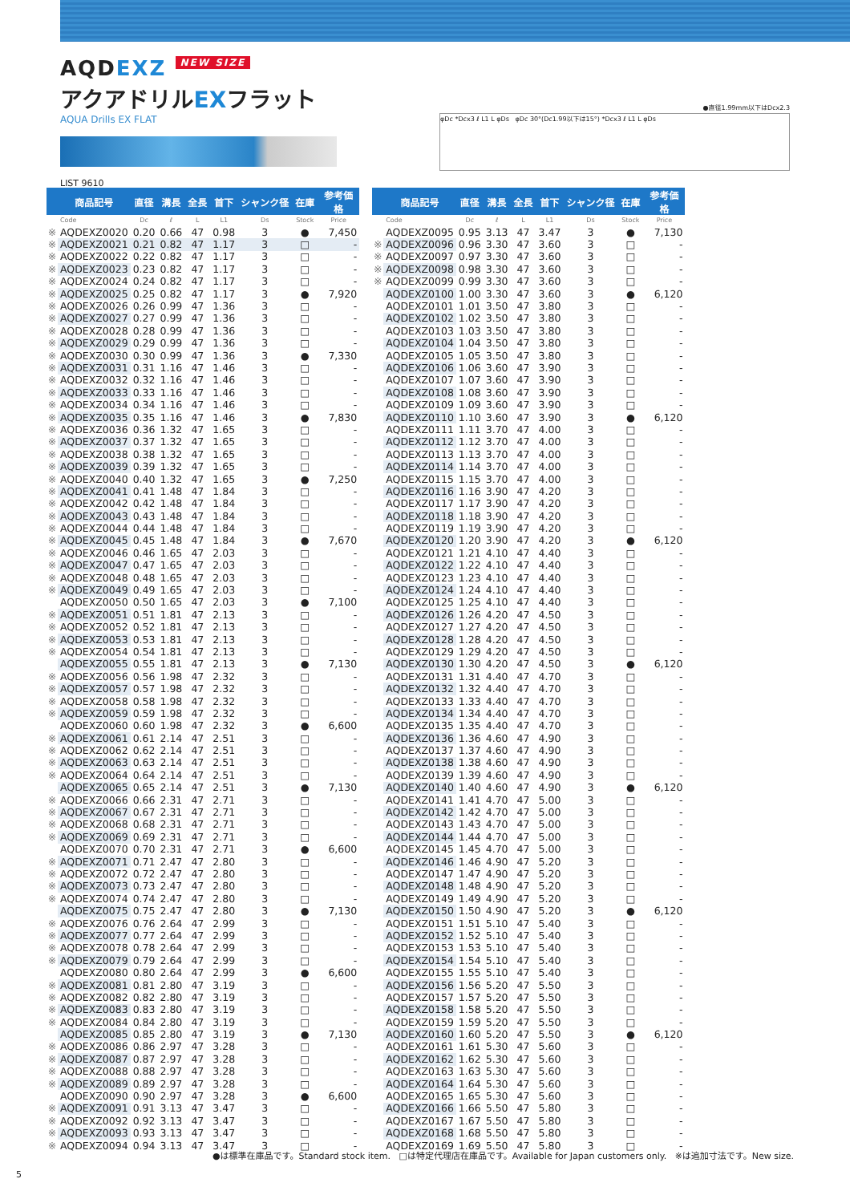AQDEXZ NEW SIZE
アクアドリルEXフラット
AQUA Drills EX FLAT
LIST 9610
●直径1.99mm以下はDcx2.3
φDc *Dcx3 ℓ L1 L φDs φDc 30°(Dc1.99以下は15°) *Dcx3 ℓ L1 L φDs
| | 商品記号 | 直径 | 溝長 | 全長 | 首下 | シャンク径 | 在庫 | 参考価格 |
| --- | --- | --- | --- | --- | --- | --- | --- | --- |
| | Code | Dc | ℓ | L | L1 | Ds | Stock | Price |
| ※ | AQDEXZ0020 | 0.20 | 0.66 | 47 | 0.98 | 3 | ● | 7,450 |
| ※ | AQDEXZ0021 | 0.21 | 0.82 | 47 | 1.17 | 3 | □ | - |
| ※ | AQDEXZ0022 | 0.22 | 0.82 | 47 | 1.17 | 3 | □ | - |
| ※ | AQDEXZ0023 | 0.23 | 0.82 | 47 | 1.17 | 3 | □ | - |
| ※ | AQDEXZ0024 | 0.24 | 0.82 | 47 | 1.17 | 3 | □ | - |
| ※ | AQDEXZ0025 | 0.25 | 0.82 | 47 | 1.17 | 3 | ● | 7,920 |
| ※ | AQDEXZ0026 | 0.26 | 0.99 | 47 | 1.36 | 3 | □ | - |
| ※ | AQDEXZ0027 | 0.27 | 0.99 | 47 | 1.36 | 3 | □ | - |
| ※ | AQDEXZ0028 | 0.28 | 0.99 | 47 | 1.36 | 3 | □ | - |
| ※ | AQDEXZ0029 | 0.29 | 0.99 | 47 | 1.36 | 3 | □ | - |
| ※ | AQDEXZ0030 | 0.30 | 0.99 | 47 | 1.36 | 3 | ● | 7,330 |
| ※ | AQDEXZ0031 | 0.31 | 1.16 | 47 | 1.46 | 3 | □ | - |
| ※ | AQDEXZ0032 | 0.32 | 1.16 | 47 | 1.46 | 3 | □ | - |
| ※ | AQDEXZ0033 | 0.33 | 1.16 | 47 | 1.46 | 3 | □ | - |
| ※ | AQDEXZ0034 | 0.34 | 1.16 | 47 | 1.46 | 3 | □ | - |
| ※ | AQDEXZ0035 | 0.35 | 1.16 | 47 | 1.46 | 3 | ● | 7,830 |
| ※ | AQDEXZ0036 | 0.36 | 1.32 | 47 | 1.65 | 3 | □ | - |
| ※ | AQDEXZ0037 | 0.37 | 1.32 | 47 | 1.65 | 3 | □ | - |
| ※ | AQDEXZ0038 | 0.38 | 1.32 | 47 | 1.65 | 3 | □ | - |
| ※ | AQDEXZ0039 | 0.39 | 1.32 | 47 | 1.65 | 3 | □ | - |
| ※ | AQDEXZ0040 | 0.40 | 1.32 | 47 | 1.65 | 3 | ● | 7,250 |
| ※ | AQDEXZ0041 | 0.41 | 1.48 | 47 | 1.84 | 3 | □ | - |
| ※ | AQDEXZ0042 | 0.42 | 1.48 | 47 | 1.84 | 3 | □ | - |
| ※ | AQDEXZ0043 | 0.43 | 1.48 | 47 | 1.84 | 3 | □ | - |
| ※ | AQDEXZ0044 | 0.44 | 1.48 | 47 | 1.84 | 3 | □ | - |
| ※ | AQDEXZ0045 | 0.45 | 1.48 | 47 | 1.84 | 3 | ● | 7,670 |
| ※ | AQDEXZ0046 | 0.46 | 1.65 | 47 | 2.03 | 3 | □ | - |
| ※ | AQDEXZ0047 | 0.47 | 1.65 | 47 | 2.03 | 3 | □ | - |
| ※ | AQDEXZ0048 | 0.48 | 1.65 | 47 | 2.03 | 3 | □ | - |
| ※ | AQDEXZ0049 | 0.49 | 1.65 | 47 | 2.03 | 3 | □ | - |
| | AQDEXZ0050 | 0.50 | 1.65 | 47 | 2.03 | 3 | ● | 7,100 |
| ※ | AQDEXZ0051 | 0.51 | 1.81 | 47 | 2.13 | 3 | □ | - |
| ※ | AQDEXZ0052 | 0.52 | 1.81 | 47 | 2.13 | 3 | □ | - |
| ※ | AQDEXZ0053 | 0.53 | 1.81 | 47 | 2.13 | 3 | □ | - |
| ※ | AQDEXZ0054 | 0.54 | 1.81 | 47 | 2.13 | 3 | □ | - |
| | AQDEXZ0055 | 0.55 | 1.81 | 47 | 2.13 | 3 | ● | 7,130 |
| ※ | AQDEXZ0056 | 0.56 | 1.98 | 47 | 2.32 | 3 | □ | - |
| ※ | AQDEXZ0057 | 0.57 | 1.98 | 47 | 2.32 | 3 | □ | - |
| ※ | AQDEXZ0058 | 0.58 | 1.98 | 47 | 2.32 | 3 | □ | - |
| ※ | AQDEXZ0059 | 0.59 | 1.98 | 47 | 2.32 | 3 | □ | - |
| | AQDEXZ0060 | 0.60 | 1.98 | 47 | 2.32 | 3 | ● | 6,600 |
| ※ | AQDEXZ0061 | 0.61 | 2.14 | 47 | 2.51 | 3 | □ | - |
| ※ | AQDEXZ0062 | 0.62 | 2.14 | 47 | 2.51 | 3 | □ | - |
| ※ | AQDEXZ0063 | 0.63 | 2.14 | 47 | 2.51 | 3 | □ | - |
| ※ | AQDEXZ0064 | 0.64 | 2.14 | 47 | 2.51 | 3 | □ | - |
| | AQDEXZ0065 | 0.65 | 2.14 | 47 | 2.51 | 3 | ● | 7,130 |
| ※ | AQDEXZ0066 | 0.66 | 2.31 | 47 | 2.71 | 3 | □ | - |
| ※ | AQDEXZ0067 | 0.67 | 2.31 | 47 | 2.71 | 3 | □ | - |
| ※ | AQDEXZ0068 | 0.68 | 2.31 | 47 | 2.71 | 3 | □ | - |
| ※ | AQDEXZ0069 | 0.69 | 2.31 | 47 | 2.71 | 3 | □ | - |
| | AQDEXZ0070 | 0.70 | 2.31 | 47 | 2.71 | 3 | ● | 6,600 |
| ※ | AQDEXZ0071 | 0.71 | 2.47 | 47 | 2.80 | 3 | □ | - |
| ※ | AQDEXZ0072 | 0.72 | 2.47 | 47 | 2.80 | 3 | □ | - |
| ※ | AQDEXZ0073 | 0.73 | 2.47 | 47 | 2.80 | 3 | □ | - |
| ※ | AQDEXZ0074 | 0.74 | 2.47 | 47 | 2.80 | 3 | □ | - |
| | AQDEXZ0075 | 0.75 | 2.47 | 47 | 2.80 | 3 | ● | 7,130 |
| ※ | AQDEXZ0076 | 0.76 | 2.64 | 47 | 2.99 | 3 | □ | - |
| ※ | AQDEXZ0077 | 0.77 | 2.64 | 47 | 2.99 | 3 | □ | - |
| ※ | AQDEXZ0078 | 0.78 | 2.64 | 47 | 2.99 | 3 | □ | - |
| ※ | AQDEXZ0079 | 0.79 | 2.64 | 47 | 2.99 | 3 | □ | - |
| | AQDEXZ0080 | 0.80 | 2.64 | 47 | 2.99 | 3 | ● | 6,600 |
| ※ | AQDEXZ0081 | 0.81 | 2.80 | 47 | 3.19 | 3 | □ | - |
| ※ | AQDEXZ0082 | 0.82 | 2.80 | 47 | 3.19 | 3 | □ | - |
| ※ | AQDEXZ0083 | 0.83 | 2.80 | 47 | 3.19 | 3 | □ | - |
| ※ | AQDEXZ0084 | 0.84 | 2.80 | 47 | 3.19 | 3 | □ | - |
| | AQDEXZ0085 | 0.85 | 2.80 | 47 | 3.19 | 3 | ● | 7,130 |
| ※ | AQDEXZ0086 | 0.86 | 2.97 | 47 | 3.28 | 3 | □ | - |
| ※ | AQDEXZ0087 | 0.87 | 2.97 | 47 | 3.28 | 3 | □ | - |
| ※ | AQDEXZ0088 | 0.88 | 2.97 | 47 | 3.28 | 3 | □ | - |
| ※ | AQDEXZ0089 | 0.89 | 2.97 | 47 | 3.28 | 3 | □ | - |
| | AQDEXZ0090 | 0.90 | 2.97 | 47 | 3.28 | 3 | ● | 6,600 |
| ※ | AQDEXZ0091 | 0.91 | 3.13 | 47 | 3.47 | 3 | □ | - |
| ※ | AQDEXZ0092 | 0.92 | 3.13 | 47 | 3.47 | 3 | □ | - |
| ※ | AQDEXZ0093 | 0.93 | 3.13 | 47 | 3.47 | 3 | □ | - |
| ※ | AQDEXZ0094 | 0.94 | 3.13 | 47 | 3.47 | 3 | □ | - |
| | 商品記号 | 直径 | 溝長 | 全長 | 首下 | シャンク径 | 在庫 | 参考価格 |
| --- | --- | --- | --- | --- | --- | --- | --- | --- |
| | Code | Dc | ℓ | L | L1 | Ds | Stock | Price |
| | AQDEXZ0095 | 0.95 | 3.13 | 47 | 3.47 | 3 | ● | 7,130 |
| ※ | AQDEXZ0096 | 0.96 | 3.30 | 47 | 3.60 | 3 | □ | - |
| ※ | AQDEXZ0097 | 0.97 | 3.30 | 47 | 3.60 | 3 | □ | - |
| ※ | AQDEXZ0098 | 0.98 | 3.30 | 47 | 3.60 | 3 | □ | - |
| ※ | AQDEXZ0099 | 0.99 | 3.30 | 47 | 3.60 | 3 | □ | - |
| | AQDEXZ0100 | 1.00 | 3.30 | 47 | 3.60 | 3 | ● | 6,120 |
| | AQDEXZ0101 | 1.01 | 3.50 | 47 | 3.80 | 3 | □ | - |
| | AQDEXZ0102 | 1.02 | 3.50 | 47 | 3.80 | 3 | □ | - |
| | AQDEXZ0103 | 1.03 | 3.50 | 47 | 3.80 | 3 | □ | - |
| | AQDEXZ0104 | 1.04 | 3.50 | 47 | 3.80 | 3 | □ | - |
| | AQDEXZ0105 | 1.05 | 3.50 | 47 | 3.80 | 3 | □ | - |
| | AQDEXZ0106 | 1.06 | 3.60 | 47 | 3.90 | 3 | □ | - |
| | AQDEXZ0107 | 1.07 | 3.60 | 47 | 3.90 | 3 | □ | - |
| | AQDEXZ0108 | 1.08 | 3.60 | 47 | 3.90 | 3 | □ | - |
| | AQDEXZ0109 | 1.09 | 3.60 | 47 | 3.90 | 3 | □ | - |
| | AQDEXZ0110 | 1.10 | 3.60 | 47 | 3.90 | 3 | ● | 6,120 |
| | AQDEXZ0111 | 1.11 | 3.70 | 47 | 4.00 | 3 | □ | - |
| | AQDEXZ0112 | 1.12 | 3.70 | 47 | 4.00 | 3 | □ | - |
| | AQDEXZ0113 | 1.13 | 3.70 | 47 | 4.00 | 3 | □ | - |
| | AQDEXZ0114 | 1.14 | 3.70 | 47 | 4.00 | 3 | □ | - |
| | AQDEXZ0115 | 1.15 | 3.70 | 47 | 4.00 | 3 | □ | - |
| | AQDEXZ0116 | 1.16 | 3.90 | 47 | 4.20 | 3 | □ | - |
| | AQDEXZ0117 | 1.17 | 3.90 | 47 | 4.20 | 3 | □ | - |
| | AQDEXZ0118 | 1.18 | 3.90 | 47 | 4.20 | 3 | □ | - |
| | AQDEXZ0119 | 1.19 | 3.90 | 47 | 4.20 | 3 | □ | - |
| | AQDEXZ0120 | 1.20 | 3.90 | 47 | 4.20 | 3 | ● | 6,120 |
| | AQDEXZ0121 | 1.21 | 4.10 | 47 | 4.40 | 3 | □ | - |
| | AQDEXZ0122 | 1.22 | 4.10 | 47 | 4.40 | 3 | □ | - |
| | AQDEXZ0123 | 1.23 | 4.10 | 47 | 4.40 | 3 | □ | - |
| | AQDEXZ0124 | 1.24 | 4.10 | 47 | 4.40 | 3 | □ | - |
| | AQDEXZ0125 | 1.25 | 4.10 | 47 | 4.40 | 3 | □ | - |
| | AQDEXZ0126 | 1.26 | 4.20 | 47 | 4.50 | 3 | □ | - |
| | AQDEXZ0127 | 1.27 | 4.20 | 47 | 4.50 | 3 | □ | - |
| | AQDEXZ0128 | 1.28 | 4.20 | 47 | 4.50 | 3 | □ | - |
| | AQDEXZ0129 | 1.29 | 4.20 | 47 | 4.50 | 3 | □ | - |
| | AQDEXZ0130 | 1.30 | 4.20 | 47 | 4.50 | 3 | ● | 6,120 |
| | AQDEXZ0131 | 1.31 | 4.40 | 47 | 4.70 | 3 | □ | - |
| | AQDEXZ0132 | 1.32 | 4.40 | 47 | 4.70 | 3 | □ | - |
| | AQDEXZ0133 | 1.33 | 4.40 | 47 | 4.70 | 3 | □ | - |
| | AQDEXZ0134 | 1.34 | 4.40 | 47 | 4.70 | 3 | □ | - |
| | AQDEXZ0135 | 1.35 | 4.40 | 47 | 4.70 | 3 | □ | - |
| | AQDEXZ0136 | 1.36 | 4.60 | 47 | 4.90 | 3 | □ | - |
| | AQDEXZ0137 | 1.37 | 4.60 | 47 | 4.90 | 3 | □ | - |
| | AQDEXZ0138 | 1.38 | 4.60 | 47 | 4.90 | 3 | □ | - |
| | AQDEXZ0139 | 1.39 | 4.60 | 47 | 4.90 | 3 | □ | - |
| | AQDEXZ0140 | 1.40 | 4.60 | 47 | 4.90 | 3 | ● | 6,120 |
| | AQDEXZ0141 | 1.41 | 4.70 | 47 | 5.00 | 3 | □ | - |
| | AQDEXZ0142 | 1.42 | 4.70 | 47 | 5.00 | 3 | □ | - |
| | AQDEXZ0143 | 1.43 | 4.70 | 47 | 5.00 | 3 | □ | - |
| | AQDEXZ0144 | 1.44 | 4.70 | 47 | 5.00 | 3 | □ | - |
| | AQDEXZ0145 | 1.45 | 4.70 | 47 | 5.00 | 3 | □ | - |
| | AQDEXZ0146 | 1.46 | 4.90 | 47 | 5.20 | 3 | □ | - |
| | AQDEXZ0147 | 1.47 | 4.90 | 47 | 5.20 | 3 | □ | - |
| | AQDEXZ0148 | 1.48 | 4.90 | 47 | 5.20 | 3 | □ | - |
| | AQDEXZ0149 | 1.49 | 4.90 | 47 | 5.20 | 3 | □ | - |
| | AQDEXZ0150 | 1.50 | 4.90 | 47 | 5.20 | 3 | ● | 6,120 |
| | AQDEXZ0151 | 1.51 | 5.10 | 47 | 5.40 | 3 | □ | - |
| | AQDEXZ0152 | 1.52 | 5.10 | 47 | 5.40 | 3 | □ | - |
| | AQDEXZ0153 | 1.53 | 5.10 | 47 | 5.40 | 3 | □ | - |
| | AQDEXZ0154 | 1.54 | 5.10 | 47 | 5.40 | 3 | □ | - |
| | AQDEXZ0155 | 1.55 | 5.10 | 47 | 5.40 | 3 | □ | - |
| | AQDEXZ0156 | 1.56 | 5.20 | 47 | 5.50 | 3 | □ | - |
| | AQDEXZ0157 | 1.57 | 5.20 | 47 | 5.50 | 3 | □ | - |
| | AQDEXZ0158 | 1.58 | 5.20 | 47 | 5.50 | 3 | □ | - |
| | AQDEXZ0159 | 1.59 | 5.20 | 47 | 5.50 | 3 | □ | - |
| | AQDEXZ0160 | 1.60 | 5.20 | 47 | 5.50 | 3 | ● | 6,120 |
| | AQDEXZ0161 | 1.61 | 5.30 | 47 | 5.60 | 3 | □ | - |
| | AQDEXZ0162 | 1.62 | 5.30 | 47 | 5.60 | 3 | □ | - |
| | AQDEXZ0163 | 1.63 | 5.30 | 47 | 5.60 | 3 | □ | - |
| | AQDEXZ0164 | 1.64 | 5.30 | 47 | 5.60 | 3 | □ | - |
| | AQDEXZ0165 | 1.65 | 5.30 | 47 | 5.60 | 3 | □ | - |
| | AQDEXZ0166 | 1.66 | 5.50 | 47 | 5.80 | 3 | □ | - |
| | AQDEXZ0167 | 1.67 | 5.50 | 47 | 5.80 | 3 | □ | - |
| | AQDEXZ0168 | 1.68 | 5.50 | 47 | 5.80 | 3 | □ | - |
| | AQDEXZ0169 | 1.69 | 5.50 | 47 | 5.80 | 3 | □ | - |
●は標準在庫品です。Standard stock item. □は特定代理店在庫品です。Available for Japan customers only. ※は追加寸法です。New size.
5